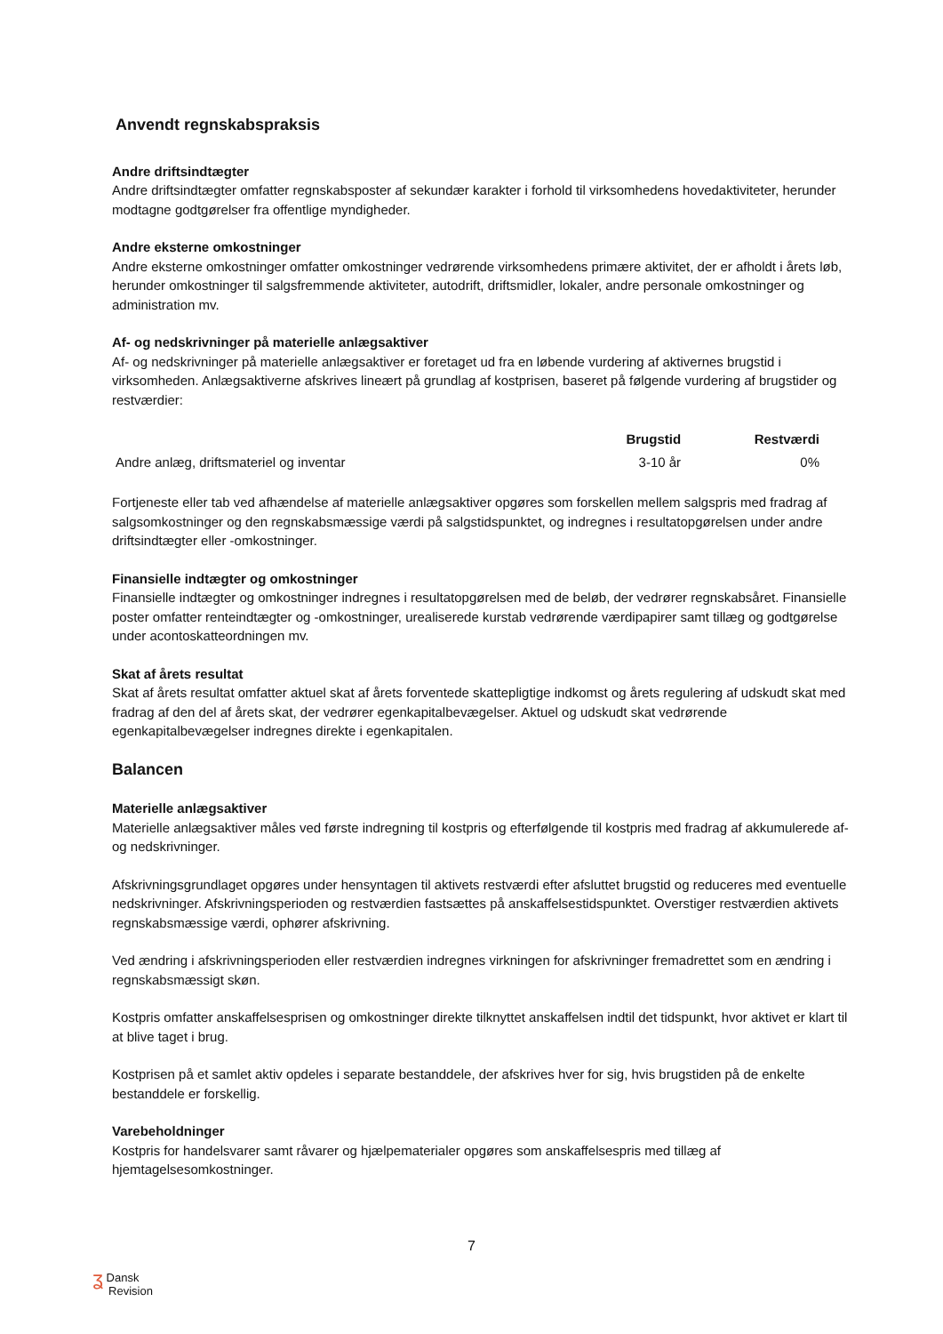Anvendt regnskabspraksis
Andre driftsindtægter
Andre driftsindtægter omfatter regnskabsposter af sekundær karakter i forhold til virksomhedens hovedaktiviteter, herunder modtagne godtgørelser fra offentlige myndigheder.
Andre eksterne omkostninger
Andre eksterne omkostninger omfatter omkostninger vedrørende virksomhedens primære aktivitet, der er afholdt i årets løb, herunder omkostninger til salgsfremmende aktiviteter, autodrift, driftsmidler, lokaler, andre personale omkostninger og administration mv.
Af- og nedskrivninger på materielle anlægsaktiver
Af- og nedskrivninger på materielle anlægsaktiver er foretaget ud fra en løbende vurdering af aktivernes brugstid i virksomheden. Anlægsaktiverne afskrives lineært på grundlag af kostprisen, baseret på følgende vurdering af brugstider og restværdier:
| | Brugstid | Restværdi |
| --- | --- | --- |
| Andre anlæg, driftsmateriel og inventar | 3-10 år | 0% |
Fortjeneste eller tab ved afhændelse af materielle anlægsaktiver opgøres som forskellen mellem salgspris med fradrag af salgsomkostninger og den regnskabsmæssige værdi på salgstidspunktet, og indregnes i resultatopgørelsen under andre driftsindtægter eller -omkostninger.
Finansielle indtægter og omkostninger
Finansielle indtægter og omkostninger indregnes i resultatopgørelsen med de beløb, der vedrører regnskabsåret. Finansielle poster omfatter renteindtægter og -omkostninger, urealiserede kurstab vedrørende værdipapirer samt tillæg og godtgørelse under acontoskatteordningen mv.
Skat af årets resultat
Skat af årets resultat omfatter aktuel skat af årets forventede skattepligtige indkomst og årets regulering af udskudt skat med fradrag af den del af årets skat, der vedrører egenkapitalbevægelser. Aktuel og udskudt skat vedrørende egenkapitalbevægelser indregnes direkte i egenkapitalen.
Balancen
Materielle anlægsaktiver
Materielle anlægsaktiver måles ved første indregning til kostpris og efterfølgende til kostpris med fradrag af akkumulerede af- og nedskrivninger.
Afskrivningsgrundlaget opgøres under hensyntagen til aktivets restværdi efter afsluttet brugstid og reduceres med eventuelle nedskrivninger. Afskrivningsperioden og restværdien fastsættes på anskaffelsestidspunktet. Overstiger restværdien aktivets regnskabsmæssige værdi, ophører afskrivning.
Ved ændring i afskrivningsperioden eller restværdien indregnes virkningen for afskrivninger fremadrettet som en ændring i regnskabsmæssigt skøn.
Kostpris omfatter anskaffelsesprisen og omkostninger direkte tilknyttet anskaffelsen indtil det tidspunkt, hvor aktivet er klart til at blive taget i brug.
Kostprisen på et samlet aktiv opdeles i separate bestanddele, der afskrives hver for sig, hvis brugstiden på de enkelte bestanddele er forskellig.
Varebeholdninger
Kostpris for handelsvarer samt råvarer og hjælpematerialer opgøres som anskaffelsespris med tillæg af hjemtagelsesomkostninger.
7
ʓ Dansk
Revision